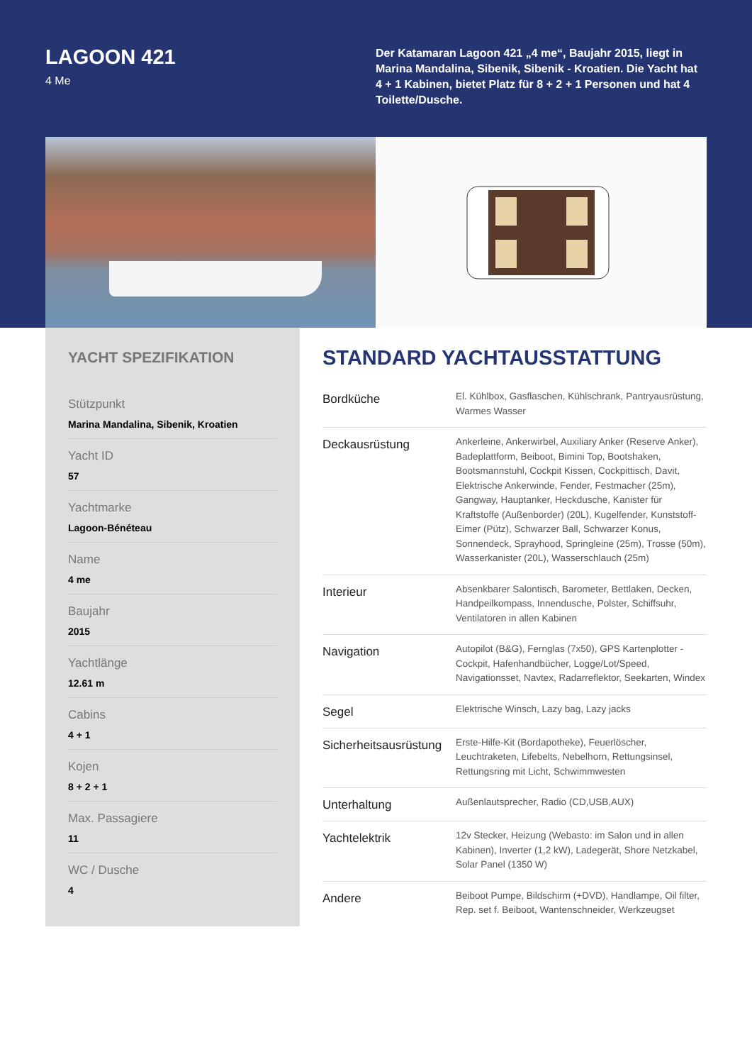LAGOON 421
4 Me
Der Katamaran Lagoon 421 „4 me“, Baujahr 2015, liegt in Marina Mandalina, Sibenik, Sibenik - Kroatien. Die Yacht hat 4 + 1 Kabinen, bietet Platz für 8 + 2 + 1 Personen und hat 4 Toilette/Dusche.
YACHT SPEZIFIKATION
Stützpunkt
Marina Mandalina, Sibenik, Kroatien
Yacht ID
57
Yachtmarke
Lagoon-Bénéteau
Name
4 me
Baujahr
2015
Yachtlänge
12.61 m
Cabins
4 + 1
Kojen
8 + 2 + 1
Max. Passagiere
11
WC / Dusche
4
STANDARD YACHTAUSSTATTUNG
| Bordküche | El. Kühlbox, Gasflaschen, Kühlschrank, Pantryausrüstung, Warmes Wasser |
| Deckausrüstung | Ankerleine, Ankerwirbel, Auxiliary Anker (Reserve Anker), Badeplattform, Beiboot, Bimini Top, Bootshaken, Bootsmannstuhl, Cockpit Kissen, Cockpittisch, Davit, Elektrische Ankerwinde, Fender, Festmacher (25m), Gangway, Hauptanker, Heckdusche, Kanister für Kraftstoffe (Außenborder) (20L), Kugelfender, Kunststoff-Eimer (Pütz), Schwarzer Ball, Schwarzer Konus, Sonnendeck, Sprayhood, Springleine (25m), Trosse (50m), Wasserkanister (20L), Wasserschlauch (25m) |
| Interieur | Absenkbarer Salontisch, Barometer, Bettlaken, Decken, Handpeilkompass, Innendusche, Polster, Schiffsuhr, Ventilatoren in allen Kabinen |
| Navigation | Autopilot (B&G), Fernglas (7x50), GPS Kartenplotter - Cockpit, Hafenhandbücher, Logge/Lot/Speed, Navigationsset, Navtex, Radarreflektor, Seekarten, Windex |
| Segel | Elektrische Winsch, Lazy bag, Lazy jacks |
| Sicherheitsausrüstung | Erste-Hilfe-Kit (Bordapotheke), Feuerlöscher, Leuchtraketen, Lifebelts, Nebelhorn, Rettungsinsel, Rettungsring mit Licht, Schwimmwesten |
| Unterhaltung | Außenlautsprecher, Radio (CD,USB,AUX) |
| Yachtelektrik | 12v Stecker, Heizung (Webasto: im Salon und in allen Kabinen), Inverter (1,2 kW), Ladegerät, Shore Netzkabel, Solar Panel (1350 W) |
| Andere | Beiboot Pumpe, Bildschirm (+DVD), Handlampe, Oil filter, Rep. set f. Beiboot, Wantenschneider, Werkzeugset |